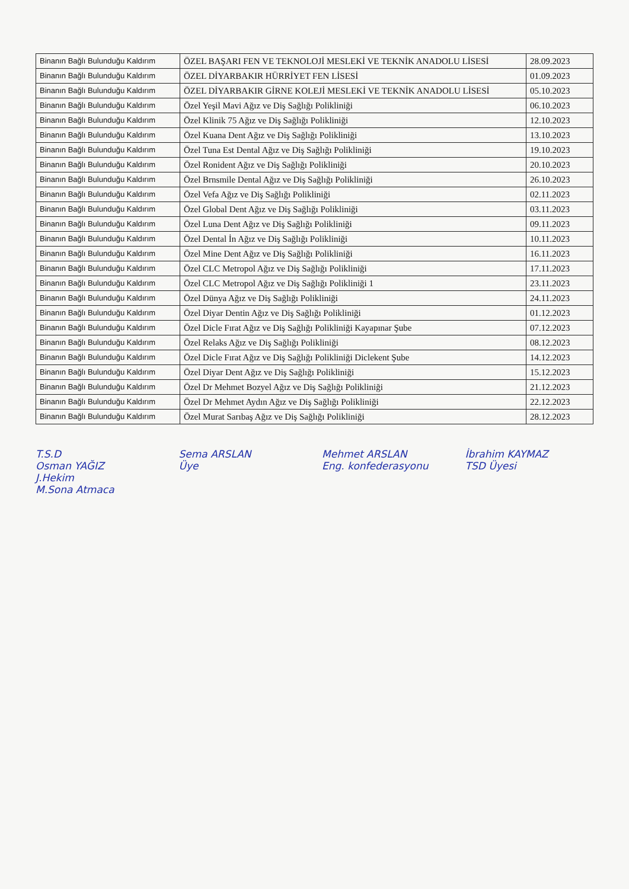| Binanın Bağlı Bulunduğu Kaldırım | ÖZEL BAŞARI FEN VE TEKNOLOJİ MESLEKİ VE TEKNİK ANADOLU LİSESİ | 28.09.2023 |
| Binanın Bağlı Bulunduğu Kaldırım | ÖZEL DİYARBAKIR HÜRRİYET FEN LİSESİ | 01.09.2023 |
| Binanın Bağlı Bulunduğu Kaldırım | ÖZEL DİYARBAKIR GİRNE KOLEJİ MESLEKİ VE TEKNİK ANADOLU LİSESİ | 05.10.2023 |
| Binanın Bağlı Bulunduğu Kaldırım | Özel Yeşil Mavi Ağız ve Diş Sağlığı Polikliniği | 06.10.2023 |
| Binanın Bağlı Bulunduğu Kaldırım | Özel Klinik 75 Ağız ve Diş Sağlığı Polikliniği | 12.10.2023 |
| Binanın Bağlı Bulunduğu Kaldırım | Özel Kuana Dent Ağız ve Diş Sağlığı Polikliniği | 13.10.2023 |
| Binanın Bağlı Bulunduğu Kaldırım | Özel Tuna Est Dental Ağız ve Diş Sağlığı Polikliniği | 19.10.2023 |
| Binanın Bağlı Bulunduğu Kaldırım | Özel Ronident Ağız ve Diş Sağlığı Polikliniği | 20.10.2023 |
| Binanın Bağlı Bulunduğu Kaldırım | Özel Brnsmile Dental Ağız ve Diş Sağlığı Polikliniği | 26.10.2023 |
| Binanın Bağlı Bulunduğu Kaldırım | Özel Vefa Ağız ve Diş Sağlığı Polikliniği | 02.11.2023 |
| Binanın Bağlı Bulunduğu Kaldırım | Özel Global Dent Ağız ve Diş Sağlığı Polikliniği | 03.11.2023 |
| Binanın Bağlı Bulunduğu Kaldırım | Özel Luna Dent Ağız ve Diş Sağlığı Polikliniği | 09.11.2023 |
| Binanın Bağlı Bulunduğu Kaldırım | Özel Dental İn Ağız ve Diş Sağlığı Polikliniği | 10.11.2023 |
| Binanın Bağlı Bulunduğu Kaldırım | Özel Mine Dent Ağız ve Diş Sağlığı Polikliniği | 16.11.2023 |
| Binanın Bağlı Bulunduğu Kaldırım | Özel CLC Metropol Ağız ve Diş Sağlığı Polikliniği | 17.11.2023 |
| Binanın Bağlı Bulunduğu Kaldırım | Özel CLC Metropol Ağız ve Diş Sağlığı Polikliniği 1 | 23.11.2023 |
| Binanın Bağlı Bulunduğu Kaldırım | Özel Dünya Ağız ve Diş Sağlığı Polikliniği | 24.11.2023 |
| Binanın Bağlı Bulunduğu Kaldırım | Özel Diyar Dentin Ağız ve Diş Sağlığı Polikliniği | 01.12.2023 |
| Binanın Bağlı Bulunduğu Kaldırım | Özel Dicle Fırat Ağız ve Diş Sağlığı Polikliniği Kayapınar Şube | 07.12.2023 |
| Binanın Bağlı Bulunduğu Kaldırım | Özel Relaks Ağız ve Diş Sağlığı Polikliniği | 08.12.2023 |
| Binanın Bağlı Bulunduğu Kaldırım | Özel Dicle Fırat Ağız ve Diş Sağlığı Polikliniği Diclekent Şube | 14.12.2023 |
| Binanın Bağlı Bulunduğu Kaldırım | Özel Diyar Dent Ağız ve Diş Sağlığı Polikliniği | 15.12.2023 |
| Binanın Bağlı Bulunduğu Kaldırım | Özel Dr Mehmet Bozyel Ağız ve Diş Sağlığı Polikliniği | 21.12.2023 |
| Binanın Bağlı Bulunduğu Kaldırım | Özel Dr Mehmet Aydın Ağız ve Diş Sağlığı Polikliniği | 22.12.2023 |
| Binanın Bağlı Bulunduğu Kaldırım | Özel Murat Sarıbaş Ağız ve Diş Sağlığı Polikliniği | 28.12.2023 |
T.S.D
Osman YAĞIZ
J.Hekim
M.Sona Atmaca
Sema ARSLAN
Üye
Mehmet ARSLAN
Eng. konfederasyonu
İbrahim KAYMAZ
TSD Üyesi